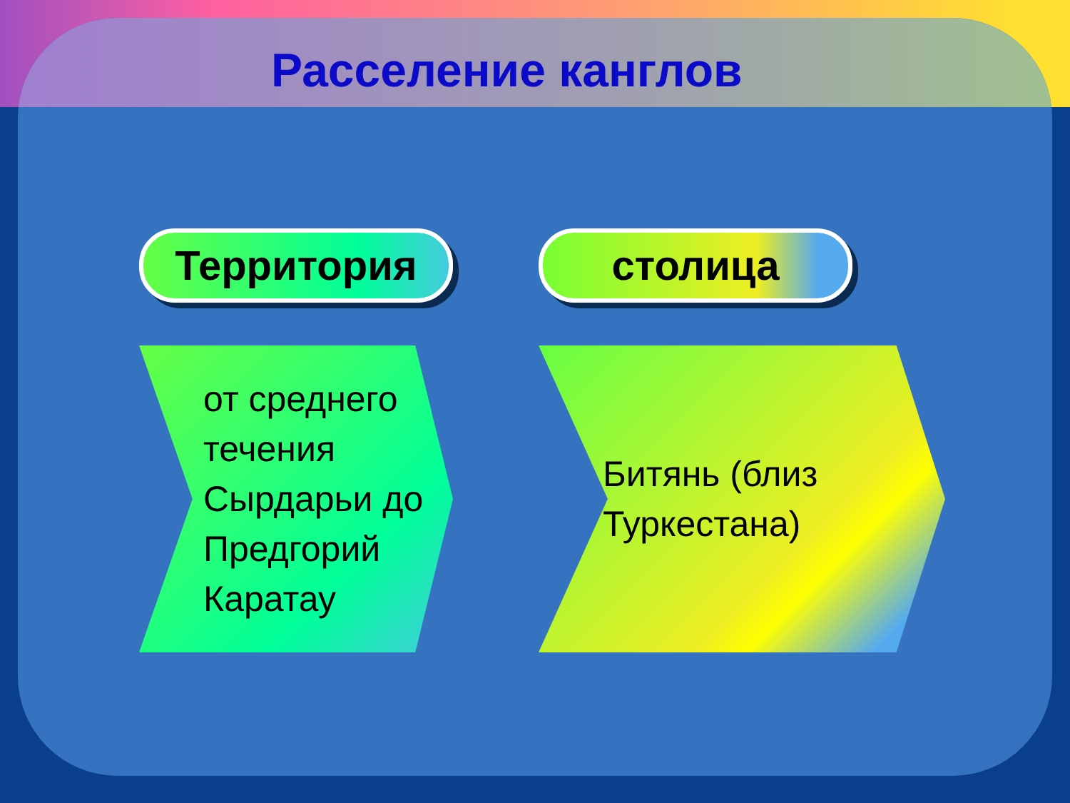Расселение канглов
Территория
от среднего течения Сырдарьи до Предгорий Каратау
столица
Битянь (близ Туркестана)